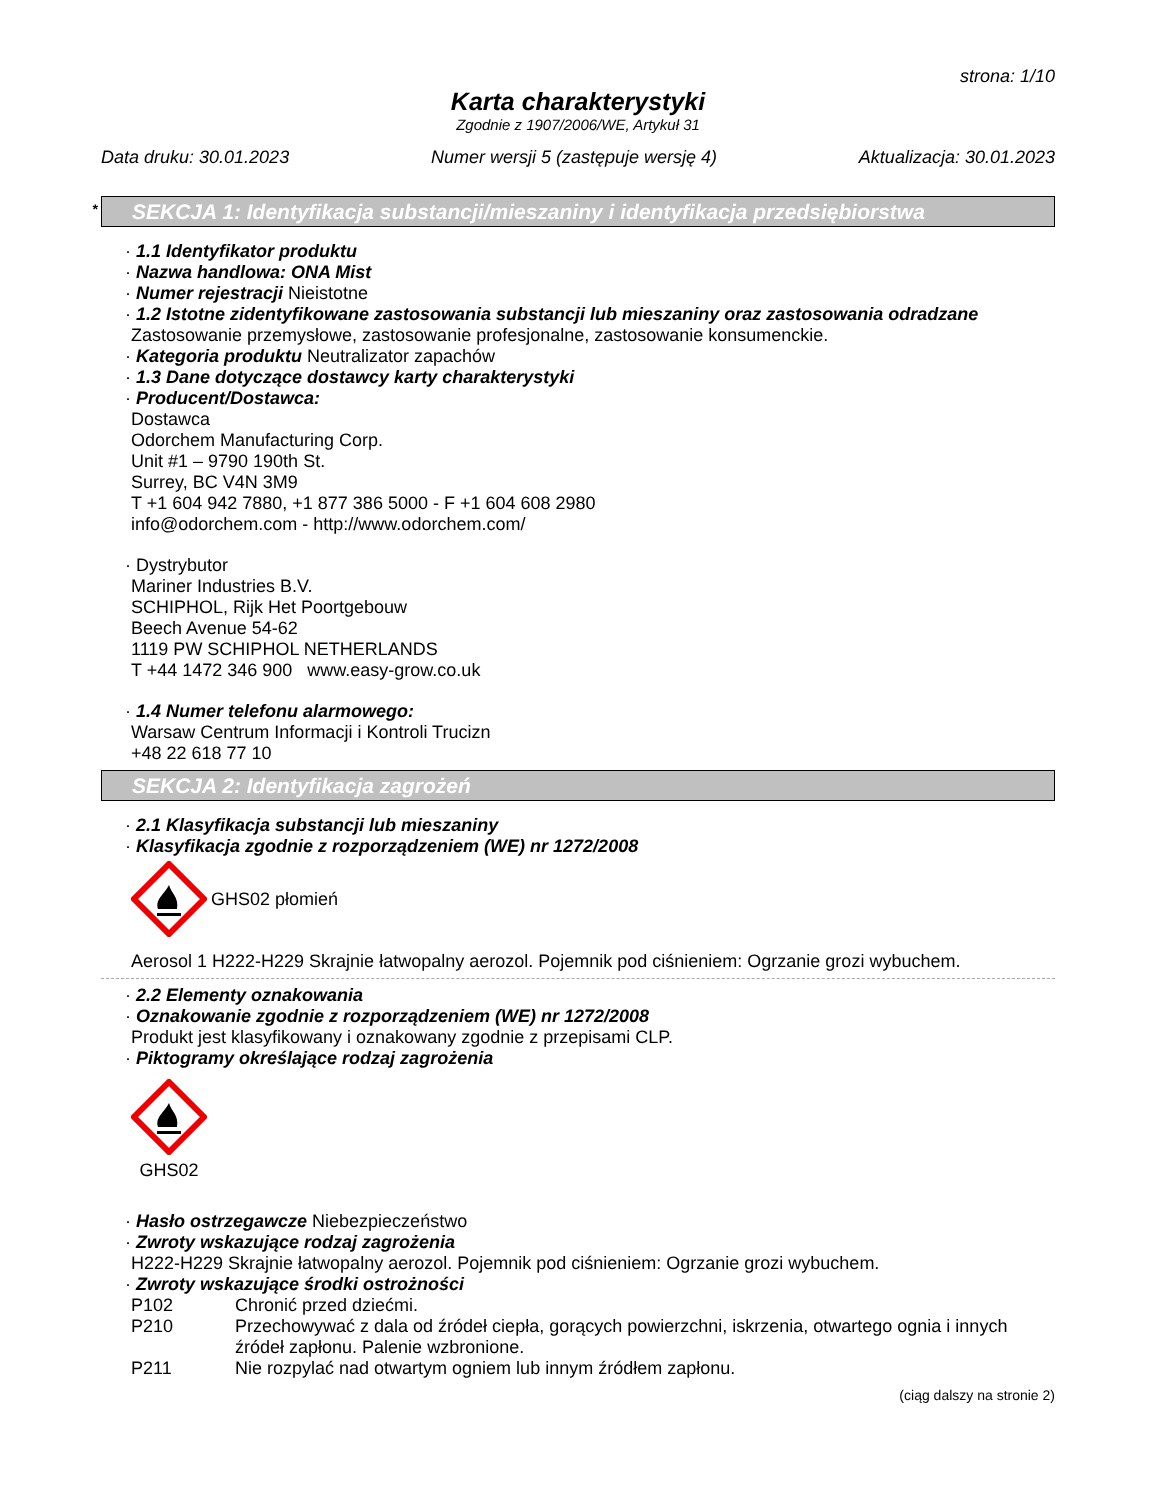strona: 1/10
Karta charakterystyki
Zgodnie z 1907/2006/WE, Artykuł 31
Data druku: 30.01.2023 Numer wersji 5 (zastępuje wersję 4) Aktualizacja: 30.01.2023
* SEKCJA 1: Identyfikacja substancji/mieszaniny i identyfikacja przedsiębiorstwa
· 1.1 Identyfikator produktu
· Nazwa handlowa: ONA Mist
· Numer rejestracji Nieistotne
· 1.2 Istotne zidentyfikowane zastosowania substancji lub mieszaniny oraz zastosowania odradzane
Zastosowanie przemysłowe, zastosowanie profesjonalne, zastosowanie konsumenckie.
· Kategoria produktu Neutralizator zapachów
· 1.3 Dane dotyczące dostawcy karty charakterystyki
· Producent/Dostawca:
Dostawca
Odorchem Manufacturing Corp.
Unit #1 – 9790 190th St.
Surrey, BC V4N 3M9
T +1 604 942 7880, +1 877 386 5000 - F +1 604 608 2980
info@odorchem.com - http://www.odorchem.com/
· Dystrybutor
Mariner Industries B.V.
SCHIPHOL, Rijk Het Poortgebouw
Beech Avenue 54-62
1119 PW SCHIPHOL NETHERLANDS
T +44 1472 346 900 www.easy-grow.co.uk
· 1.4 Numer telefonu alarmowego:
Warsaw Centrum Informacji i Kontroli Trucizn
+48 22 618 77 10
SEKCJA 2: Identyfikacja zagrożeń
· 2.1 Klasyfikacja substancji lub mieszaniny
· Klasyfikacja zgodnie z rozporządzeniem (WE) nr 1272/2008
GHS02 płomień
Aerosol 1 H222-H229 Skrajnie łatwopalny aerozol. Pojemnik pod ciśnieniem: Ogrzanie grozi wybuchem.
· 2.2 Elementy oznakowania
· Oznakowanie zgodnie z rozporządzeniem (WE) nr 1272/2008
Produkt jest klasyfikowany i oznakowany zgodnie z przepisami CLP.
· Piktogramy określające rodzaj zagrożenia
GHS02
· Hasło ostrzegawcze Niebezpieczeństwo
· Zwroty wskazujące rodzaj zagrożenia
H222-H229 Skrajnie łatwopalny aerozol. Pojemnik pod ciśnieniem: Ogrzanie grozi wybuchem.
· Zwroty wskazujące środki ostrożności
P102 Chronić przed dziećmi.
P210 Przechowywać z dala od źródeł ciepła, gorących powierzchni, iskrzenia, otwartego ognia i innych źródeł zapłonu. Palenie wzbronione.
P211 Nie rozpylać nad otwartym ogniem lub innym źródłem zapłonu.
(ciąg dalszy na stronie 2)